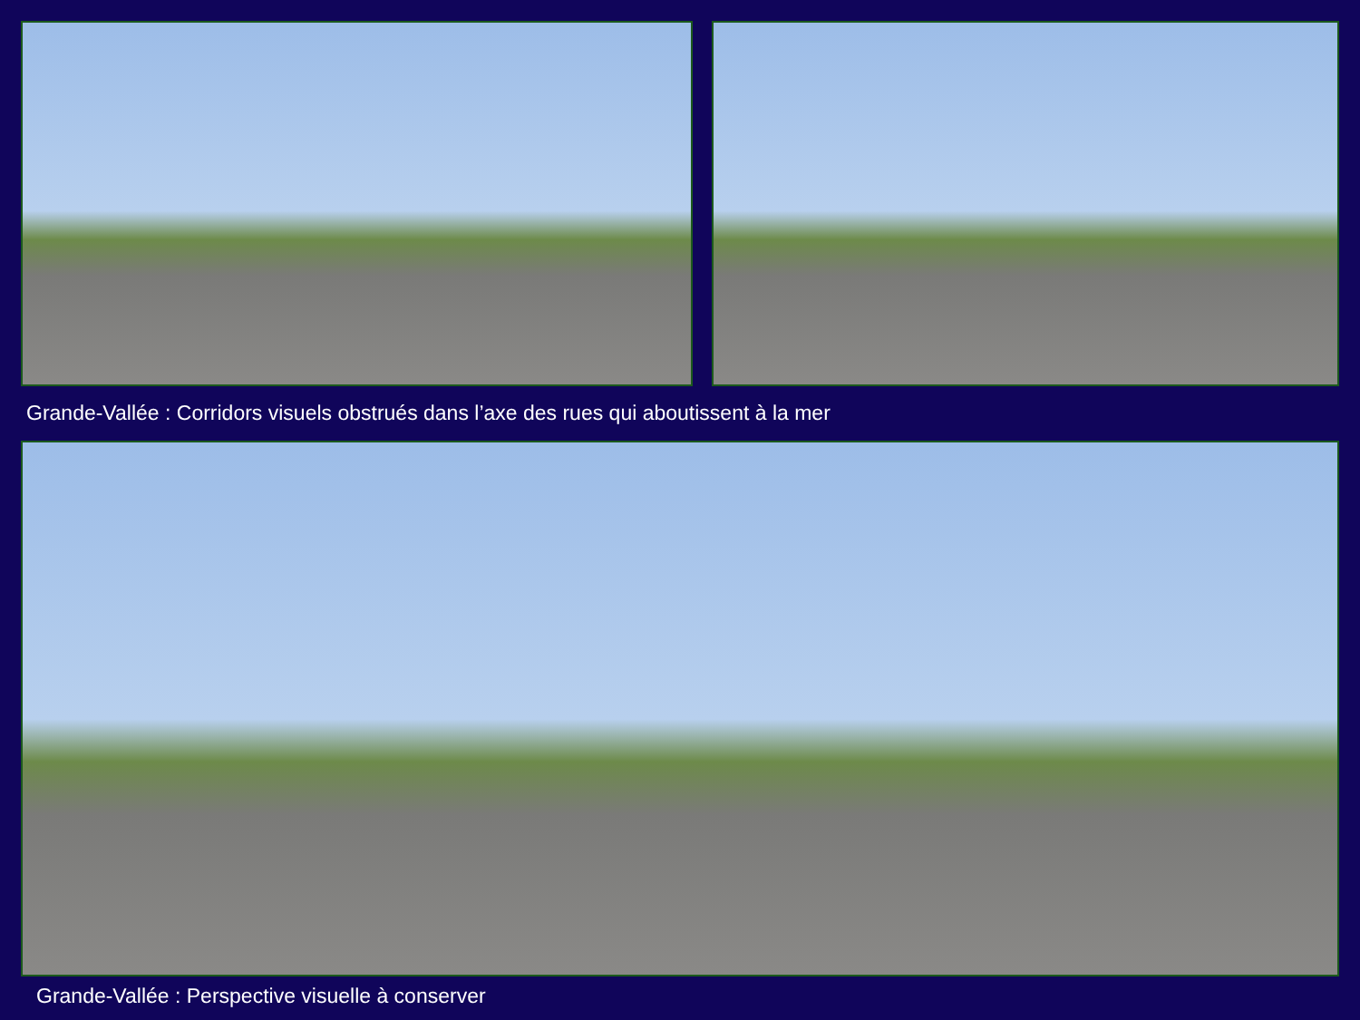Grande-Vallée : Corridors visuels obstrués dans l’axe des rues qui aboutissent à la mer
Grande-Vallée : Perspective visuelle à conserver